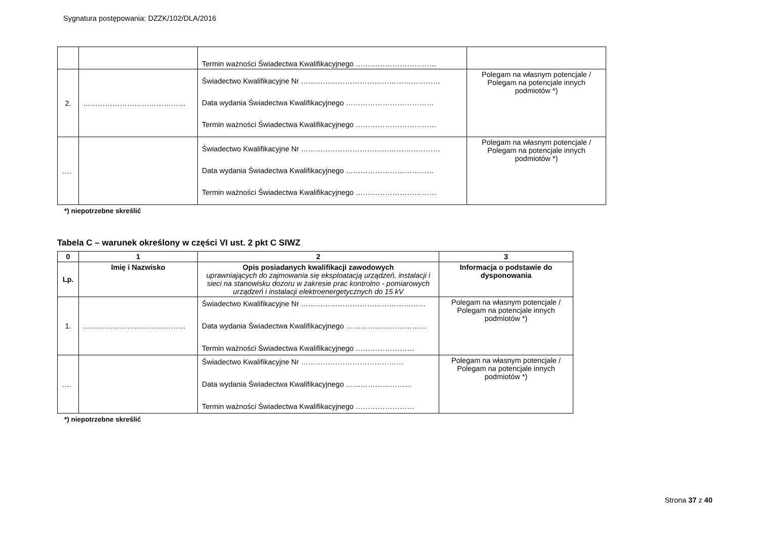Sygnatura postępowania: DZZK/102/DLA/2016
| | | Termin ważności Świadectwa Kwalifikacyjnego …………………………… | |
| 2. | …………………………………… | Świadectwo Kwalifikacyjne Nr ………………………………………………… Data wydania Świadectwa Kwalifikacyjnego ……………………………… Termin ważności Świadectwa Kwalifikacyjnego …………………………… | Polegam na własnym potencjale / Polegam na potencjale innych podmiotów *) |
| …. | | Świadectwo Kwalifikacyjne Nr ………………………………………………… Data wydania Świadectwa Kwalifikacyjnego ……………………………… Termin ważności Świadectwa Kwalifikacyjnego …………………………… | Polegam na własnym potencjale / Polegam na potencjale innych podmiotów *) |
*) niepotrzebne skreślić
Tabela C – warunek określony w części VI ust. 2 pkt C SIWZ
| 0 | 1 | 2 | 3 |
| --- | --- | --- | --- |
| Lp. | Imię i Nazwisko | Opis posiadanych kwalifikacji zawodowych uprawniających do zajmowania się eksploatacją urządzeń, instalacji i sieci na stanowisku dozoru w zakresie prac kontrolno - pomiarowych urządzeń i instalacji elektroenergetycznych do 15 kV | Informacja o podstawie do dysponowania |
| 1. | …………………………………… | Świadectwo Kwalifikacyjne Nr …………………………………………… Data wydania Świadectwa Kwalifikacyjnego …………………………… Termin ważności Świadectwa Kwalifikacyjnego …………………… | Polegam na własnym potencjale / Polegam na potencjale innych podmiotów *) |
| …. | | Świadectwo Kwalifikacyjne Nr …………………………………… Data wydania Świadectwa Kwalifikacyjnego ……………………… Termin ważności Świadectwa Kwalifikacyjnego …………………… | Polegam na własnym potencjale / Polegam na potencjale innych podmiotów *) |
*) niepotrzebne skreślić
Strona 37 z 40